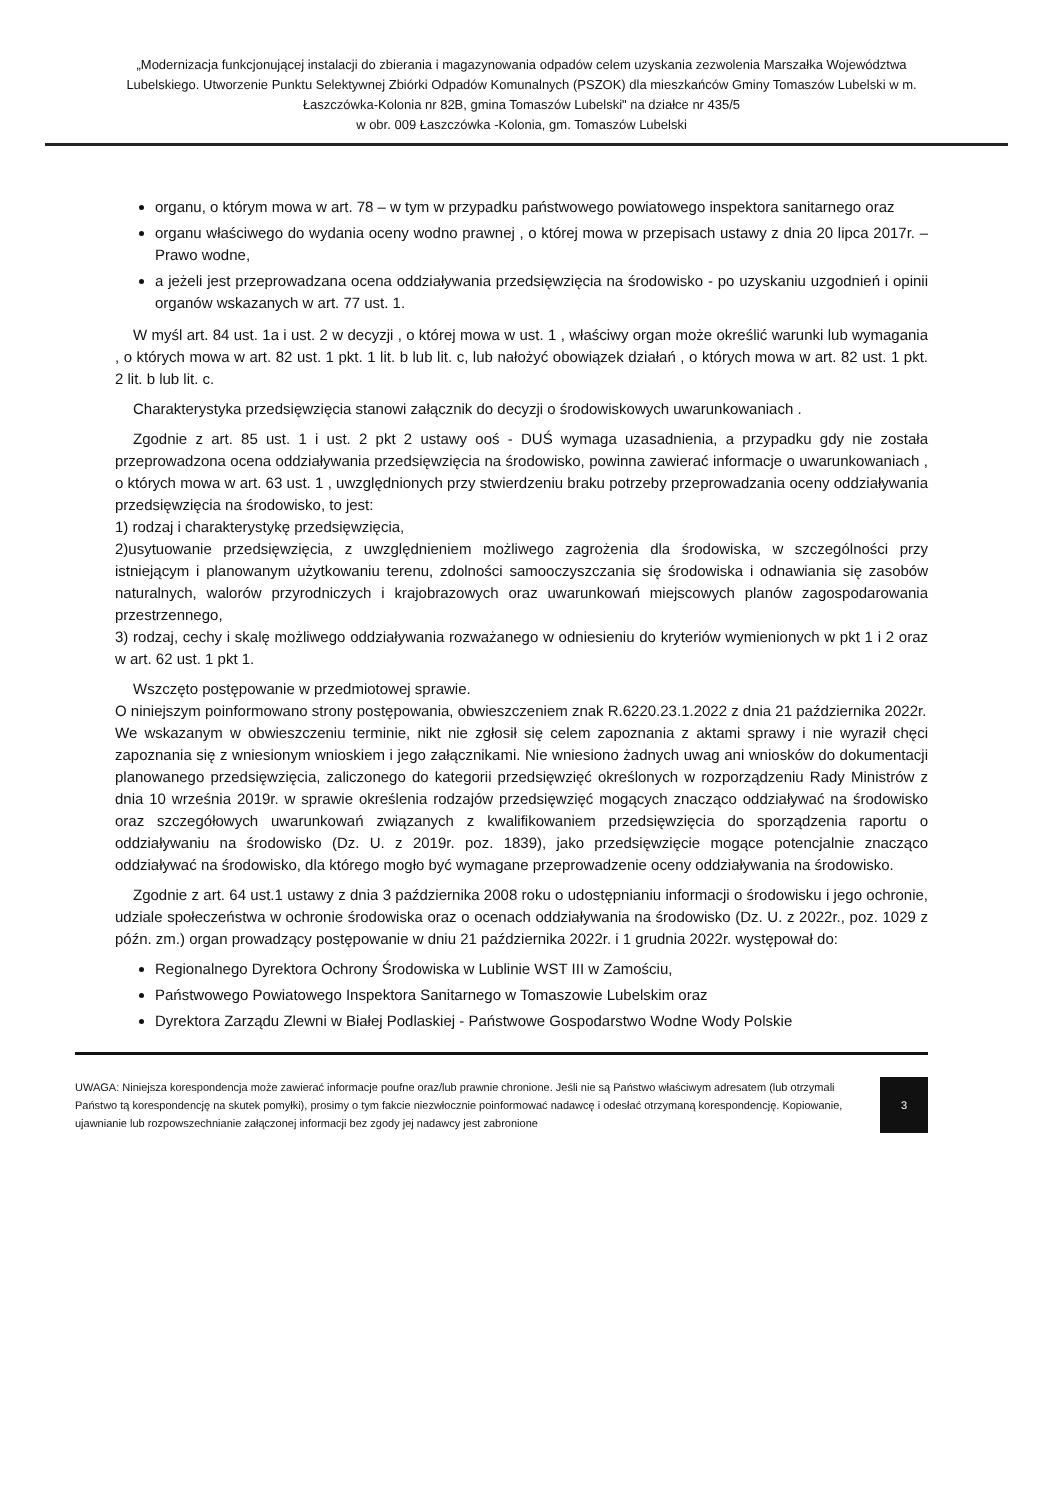„Modernizacja funkcjonującej instalacji do zbierania i magazynowania odpadów celem uzyskania zezwolenia Marszałka Województwa Lubelskiego. Utworzenie Punktu Selektywnej Zbiórki Odpadów Komunalnych (PSZOK) dla mieszkańców Gminy Tomaszów Lubelski w m. Łaszczówka-Kolonia nr 82B, gmina Tomaszów Lubelski" na działce nr 435/5
w obr. 009 Łaszczówka -Kolonia, gm. Tomaszów Lubelski
organu, o którym mowa w art. 78 – w tym w przypadku państwowego powiatowego inspektora sanitarnego oraz
organu właściwego do wydania oceny wodno prawnej , o której mowa w przepisach ustawy z dnia 20 lipca 2017r. – Prawo wodne,
a jeżeli jest przeprowadzana ocena oddziaływania przedsięwzięcia na środowisko - po uzyskaniu uzgodnień i opinii organów wskazanych w art. 77 ust. 1.
W myśl art. 84 ust. 1a i ust. 2 w decyzji , o której mowa w ust. 1 , właściwy organ może określić warunki lub wymagania , o których mowa w art. 82 ust. 1 pkt. 1 lit. b lub lit. c, lub nałożyć obowiązek działań , o których mowa w art. 82 ust. 1 pkt. 2 lit. b lub lit. c.
Charakterystyka przedsięwzięcia stanowi załącznik do decyzji o środowiskowych uwarunkowaniach .
Zgodnie z art. 85 ust. 1 i ust. 2 pkt 2 ustawy ooś - DUŚ wymaga uzasadnienia, a przypadku gdy nie została przeprowadzona ocena oddziaływania przedsięwzięcia na środowisko, powinna zawierać informacje o uwarunkowaniach , o których mowa w art. 63 ust. 1 , uwzględnionych przy stwierdzeniu braku potrzeby przeprowadzania oceny oddziaływania przedsięwzięcia na środowisko, to jest:
1) rodzaj i charakterystykę przedsięwzięcia,
2)usytuowanie przedsięwzięcia, z uwzględnieniem możliwego zagrożenia dla środowiska, w szczególności przy istniejącym i planowanym użytkowaniu terenu, zdolności samooczyszczania się środowiska i odnawiania się zasobów naturalnych, walorów przyrodniczych i krajobrazowych oraz uwarunkowań miejscowych planów zagospodarowania przestrzennego,
3) rodzaj, cechy i skalę możliwego oddziaływania rozważanego w odniesieniu do kryteriów wymienionych w pkt 1 i 2 oraz w art. 62 ust. 1 pkt 1.
Wszczęto postępowanie w przedmiotowej sprawie.
O niniejszym poinformowano strony postępowania, obwieszczeniem znak R.6220.23.1.2022 z dnia 21 października 2022r.
We wskazanym w obwieszczeniu terminie, nikt nie zgłosił się celem zapoznania z aktami sprawy i nie wyraził chęci zapoznania się z wniesionym wnioskiem i jego załącznikami. Nie wniesiono żadnych uwag ani wniosków do dokumentacji planowanego przedsięwzięcia, zaliczonego do kategorii przedsięwzięć określonych w rozporządzeniu Rady Ministrów z dnia 10 września 2019r. w sprawie określenia rodzajów przedsięwzięć mogących znacząco oddziaływać na środowisko oraz szczegółowych uwarunkowań związanych z kwalifikowaniem przedsięwzięcia do sporządzenia raportu o oddziaływaniu na środowisko (Dz. U. z 2019r. poz. 1839), jako przedsięwzięcie mogące potencjalnie znacząco oddziaływać na środowisko, dla którego mogło być wymagane przeprowadzenie oceny oddziaływania na środowisko.
Zgodnie z art. 64 ust.1 ustawy z dnia 3 października 2008 roku o udostępnianiu informacji o środowisku i jego ochronie, udziale społeczeństwa w ochronie środowiska oraz o ocenach oddziaływania na środowisko (Dz. U. z 2022r., poz. 1029 z późn. zm.) organ prowadzący postępowanie w dniu 21 października 2022r. i 1 grudnia 2022r. występował do:
Regionalnego Dyrektora Ochrony Środowiska w Lublinie WST III w Zamościu,
Państwowego Powiatowego Inspektora Sanitarnego w Tomaszowie Lubelskim oraz
Dyrektora Zarządu Zlewni w Białej Podlaskiej - Państwowe Gospodarstwo Wodne Wody Polskie
UWAGA: Niniejsza korespondencja może zawierać informacje poufne oraz/lub prawnie chronione. Jeśli nie są Państwo właściwym adresatem (lub otrzymali Państwo tą korespondencję na skutek pomyłki), prosimy o tym fakcie niezwłocznie poinformować nadawcę i odesłać otrzymaną korespondencję. Kopiowanie, ujawnianie lub rozpowszechnianie załączonej informacji bez zgody jej nadawcy jest zabronione
3